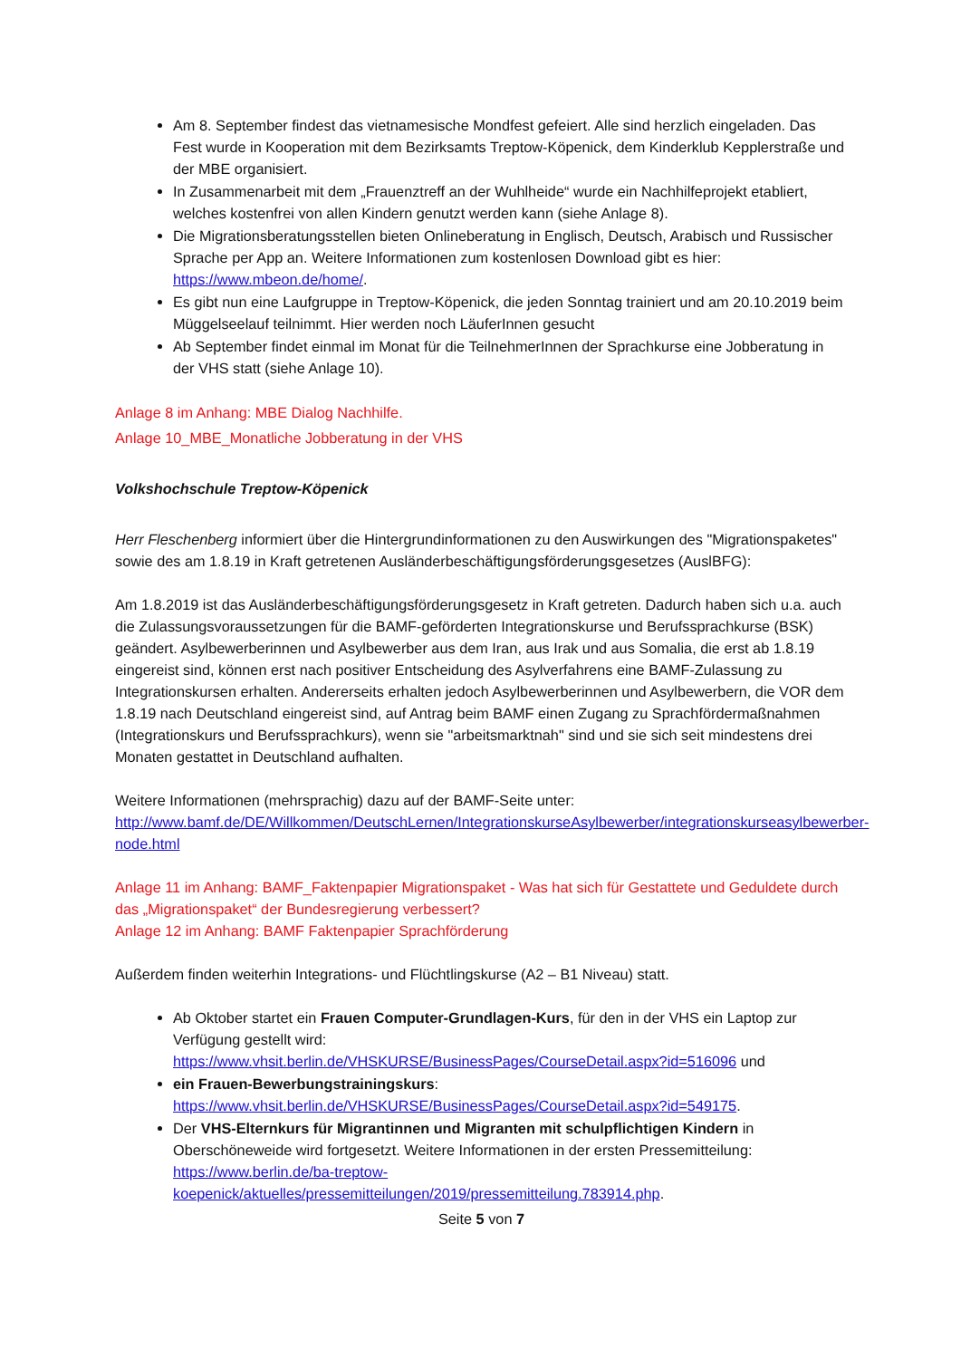Am 8. September findest das vietnamesische Mondfest gefeiert. Alle sind herzlich eingeladen. Das Fest wurde in Kooperation mit dem Bezirksamts Treptow-Köpenick, dem Kinderklub Kepplerstraße und der MBE organisiert.
In Zusammenarbeit mit dem „Frauenztreff an der Wuhlheide“ wurde ein Nachhilfeprojekt etabliert, welches kostenfrei von allen Kindern genutzt werden kann (siehe Anlage 8).
Die Migrationsberatungsstellen bieten Onlineberatung in Englisch, Deutsch, Arabisch und Russischer Sprache per App an. Weitere Informationen zum kostenlosen Download gibt es hier: https://www.mbeon.de/home/.
Es gibt nun eine Laufgruppe in Treptow-Köpenick, die jeden Sonntag trainiert und am 20.10.2019 beim Müggelseelauf teilnimmt. Hier werden noch LäuferInnen gesucht
Ab September findet einmal im Monat für die TeilnehmerInnen der Sprachkurse eine Jobberatung in der VHS statt (siehe Anlage 10).
Anlage 8 im Anhang: MBE Dialog Nachhilfe.
Anlage 10_MBE_Monatliche Jobberatung in der VHS
Volkshochschule Treptow-Köpenick
Herr Fleschenberg informiert über die Hintergrundinformationen zu den Auswirkungen des "Migrationspaketes" sowie des am 1.8.19 in Kraft getretenen Ausländerbeschäftigungsförderungsgesetzes (AuslBFG):
Am 1.8.2019 ist das Ausländerbeschäftigungsförderungsgesetz in Kraft getreten. Dadurch haben sich u.a. auch die Zulassungsvoraussetzungen für die BAMF-geförderten Integrationskurse und Berufssprachkurse (BSK) geändert. Asylbewerberinnen und Asylbewerber aus dem Iran, aus Irak und aus Somalia, die erst ab 1.8.19 eingereist sind, können erst nach positiver Entscheidung des Asylverfahrens eine BAMF-Zulassung zu Integrationskursen erhalten. Andererseits erhalten jedoch Asylbewerberinnen und Asylbewerbern, die VOR dem 1.8.19 nach Deutschland eingereist sind, auf Antrag beim BAMF einen Zugang zu Sprachfördermaßnahmen (Integrationskurs und Berufssprachkurs), wenn sie "arbeitsmarktnah" sind und sie sich seit mindestens drei Monaten gestattet in Deutschland aufhalten.
Weitere Informationen (mehrsprachig) dazu auf der BAMF-Seite unter:
http://www.bamf.de/DE/Willkommen/DeutschLernen/IntegrationskurseAsylbewerber/integrationskurseasylbewerber-node.html
Anlage 11 im Anhang: BAMF_Faktenpapier Migrationspaket - Was hat sich für Gestattete und Geduldete durch das „Migrationspaket“ der Bundesregierung verbessert?
Anlage 12 im Anhang: BAMF Faktenpapier Sprachförderung
Außerdem finden weiterhin Integrations- und Flüchtlingskurse (A2 – B1 Niveau) statt.
Ab Oktober startet ein Frauen Computer-Grundlagen-Kurs, für den in der VHS ein Laptop zur Verfügung gestellt wird:
https://www.vhsit.berlin.de/VHSKURSE/BusinessPages/CourseDetail.aspx?id=516096 und
ein Frauen-Bewerbungstrainingskurs:
https://www.vhsit.berlin.de/VHSKURSE/BusinessPages/CourseDetail.aspx?id=549175.
Der VHS-Elternkurs für Migrantinnen und Migranten mit schulpflichtigen Kindern in Oberschöneweide wird fortgesetzt. Weitere Informationen in der ersten Pressemitteilung:
https://www.berlin.de/ba-treptow-koepenick/aktuelles/pressemitteilungen/2019/pressemitteilung.783914.php.
Seite 5 von 7